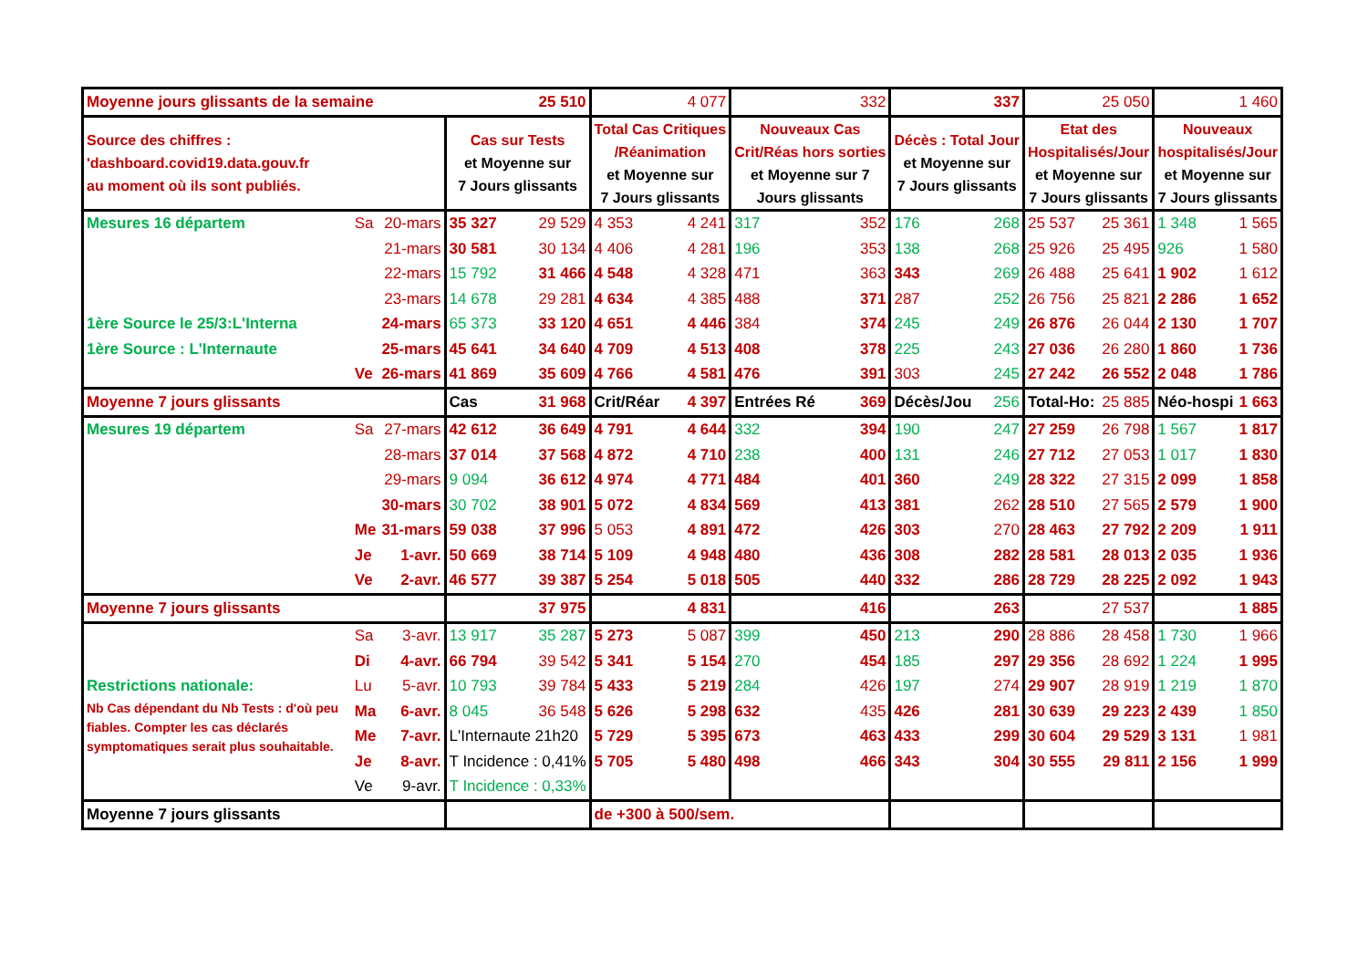| Moyenne jours glissants de la semaine | | | 25 510 | | 4 077 | | 332 | | 337 | | 25 050 | | 1 460 | |
| Source des chiffres : 'dashboard.covid19.data.gouv.fr au moment où ils sont publiés. | | | Cas sur Tests et Moyenne sur 7 Jours glissants | | Total Cas Critiques /Réanimation et Moyenne sur 7 Jours glissants | | Nouveaux Cas Crit/Réas hors sorties et Moyenne sur 7 Jours glissants | | Décès : Total Jour et Moyenne sur 7 Jours glissants | | Etat des Hospitalisés/Jour et Moyenne sur 7 Jours glissants | | Nouveaux hospitalisés/Jour et Moyenne sur 7 Jours glissants | |
| Mesures 16 départem | Sa | 20-mars | 35 327 | 29 529 | 4 353 | 4 241 | 317 | 352 | 176 | 268 | 25 537 | 25 361 | 1 348 | 1 565 |
| | | 21-mars | 30 581 | 30 134 | 4 406 | 4 281 | 196 | 353 | 138 | 268 | 25 926 | 25 495 | 926 | 1 580 |
| | | 22-mars | 15 792 | 31 466 | 4 548 | 4 328 | 471 | 363 | 343 | 269 | 26 488 | 25 641 | 1 902 | 1 612 |
| | | 23-mars | 14 678 | 29 281 | 4 634 | 4 385 | 488 | 371 | 287 | 252 | 26 756 | 25 821 | 2 286 | 1 652 |
| 1ère Source le 25/3:L'Interna | | 24-mars | 65 373 | 33 120 | 4 651 | 4 446 | 384 | 374 | 245 | 249 | 26 876 | 26 044 | 2 130 | 1 707 |
| 1ère Source : L'Internaute | | 25-mars | 45 641 | 34 640 | 4 709 | 4 513 | 408 | 378 | 225 | 243 | 27 036 | 26 280 | 1 860 | 1 736 |
| | Ve | 26-mars | 41 869 | 35 609 | 4 766 | 4 581 | 476 | 391 | 303 | 245 | 27 242 | 26 552 | 2 048 | 1 786 |
| Moyenne 7 jours glissants | | | Cas | 31 968 | Crit/Réar | 4 397 | Entrées Ré | 369 | Décès/Jou | 256 | Total-Ho: | 25 885 | Néo-hospi | 1 663 |
| Mesures 19 départem | Sa | 27-mars | 42 612 | 36 649 | 4 791 | 4 644 | 332 | 394 | 190 | 247 | 27 259 | 26 798 | 1 567 | 1 817 |
| | | 28-mars | 37 014 | 37 568 | 4 872 | 4 710 | 238 | 400 | 131 | 246 | 27 712 | 27 053 | 1 017 | 1 830 |
| | | 29-mars | 9 094 | 36 612 | 4 974 | 4 771 | 484 | 401 | 360 | 249 | 28 322 | 27 315 | 2 099 | 1 858 |
| | | 30-mars | 30 702 | 38 901 | 5 072 | 4 834 | 569 | 413 | 381 | 262 | 28 510 | 27 565 | 2 579 | 1 900 |
| | Me | 31-mars | 59 038 | 37 996 | 5 053 | 4 891 | 472 | 426 | 303 | 270 | 28 463 | 27 792 | 2 209 | 1 911 |
| | Je | 1-avr. | 50 669 | 38 714 | 5 109 | 4 948 | 480 | 436 | 308 | 282 | 28 581 | 28 013 | 2 035 | 1 936 |
| | Ve | 2-avr. | 46 577 | 39 387 | 5 254 | 5 018 | 505 | 440 | 332 | 286 | 28 729 | 28 225 | 2 092 | 1 943 |
| Moyenne 7 jours glissants | | | | 37 975 | | 4 831 | | 416 | | 263 | | 27 537 | | 1 885 |
| | Sa | 3-avr. | 13 917 | 35 287 | 5 273 | 5 087 | 399 | 450 | 213 | 290 | 28 886 | 28 458 | 1 730 | 1 966 |
| | Di | 4-avr. | 66 794 | 39 542 | 5 341 | 5 154 | 270 | 454 | 185 | 297 | 29 356 | 28 692 | 1 224 | 1 995 |
| Restrictions nationale: | Lu | 5-avr. | 10 793 | 39 784 | 5 433 | 5 219 | 284 | 426 | 197 | 274 | 29 907 | 28 919 | 1 219 | 1 870 |
| Nb Cas dépendant du Nb Tests : d'où peu fiables. Compter les cas déclarés symptomatiques serait plus souhaitable. | Ma | 6-avr. | 8 045 | 36 548 | 5 626 | 5 298 | 632 | 435 | 426 | 281 | 30 639 | 29 223 | 2 439 | 1 850 |
| | Me | 7-avr. | L'Internaute 21h20 | | 5 729 | 5 395 | 673 | 463 | 433 | 299 | 30 604 | 29 529 | 3 131 | 1 981 |
| | Je | 8-avr. | T Incidence : 0,41% | | 5 705 | 5 480 | 498 | 466 | 343 | 304 | 30 555 | 29 811 | 2 156 | 1 999 |
| | Ve | 9-avr. | T Incidence : 0,33% | | | | | | | | | | | |
| Moyenne 7 jours glissants | | | | | de +300 à 500/sem. | | | | | | | | | |